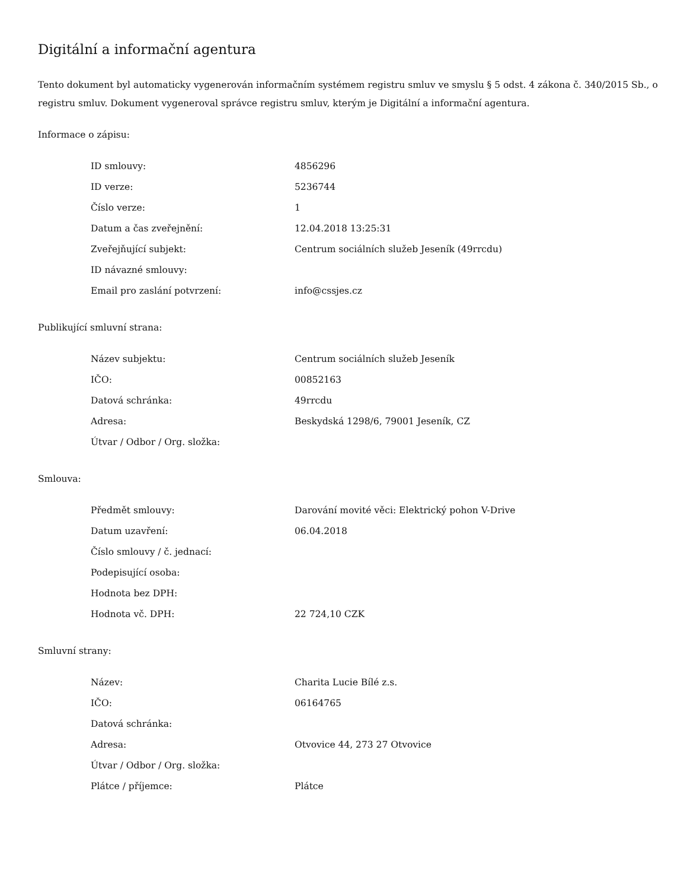Digitální a informační agentura
Tento dokument byl automaticky vygenerován informačním systémem registru smluv ve smyslu § 5 odst. 4 zákona č. 340/2015 Sb., o registru smluv. Dokument vygeneroval správce registru smluv, kterým je Digitální a informační agentura.
Informace o zápisu:
| ID smlouvy: | 4856296 |
| ID verze: | 5236744 |
| Číslo verze: | 1 |
| Datum a čas zveřejnění: | 12.04.2018 13:25:31 |
| Zveřejňující subjekt: | Centrum sociálních služeb Jeseník (49rrcdu) |
| ID návazné smlouvy: | |
| Email pro zaslání potvrzení: | info@cssjes.cz |
Publikující smluvní strana:
| Název subjektu: | Centrum sociálních služeb Jeseník |
| IČO: | 00852163 |
| Datová schránka: | 49rrcdu |
| Adresa: | Beskydská 1298/6, 79001 Jeseník, CZ |
| Útvar / Odbor / Org. složka: | |
Smlouva:
| Předmět smlouvy: | Darování movité věci: Elektrický pohon V-Drive |
| Datum uzavření: | 06.04.2018 |
| Číslo smlouvy / č. jednací: | |
| Podepisující osoba: | |
| Hodnota bez DPH: | |
| Hodnota vč. DPH: | 22 724,10 CZK |
Smluvní strany:
| Název: | Charita Lucie Bílé z.s. |
| IČO: | 06164765 |
| Datová schránka: | |
| Adresa: | Otvovice 44, 273 27 Otvovice |
| Útvar / Odbor / Org. složka: | |
| Plátce / příjemce: | Plátce |